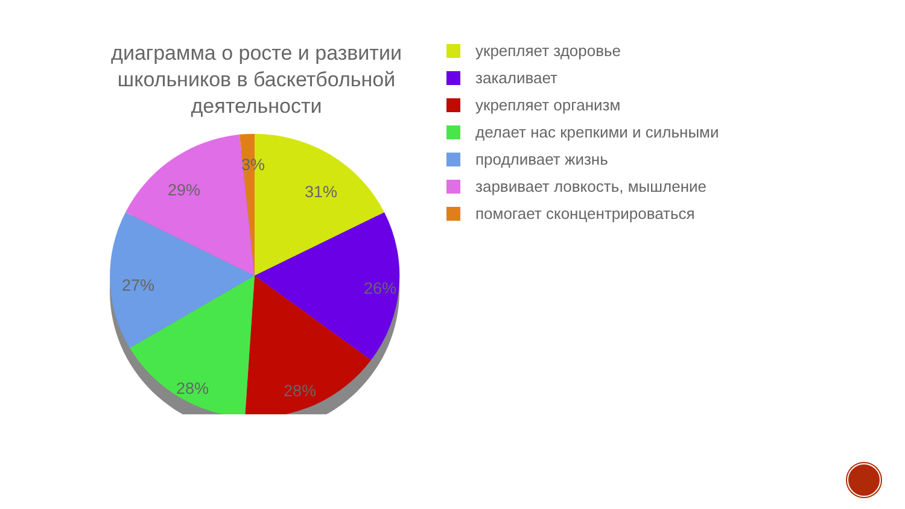диаграмма о росте и развитии школьников в баскетбольной деятельности
3%
31%
26%
28%
28%
27%
29%
укрепляет здоровье
закаливает
укрепляет организм
делает нас крепкими и сильными
продливает жизнь
зарвивает ловкость, мышление
помогает сконцентрироваться